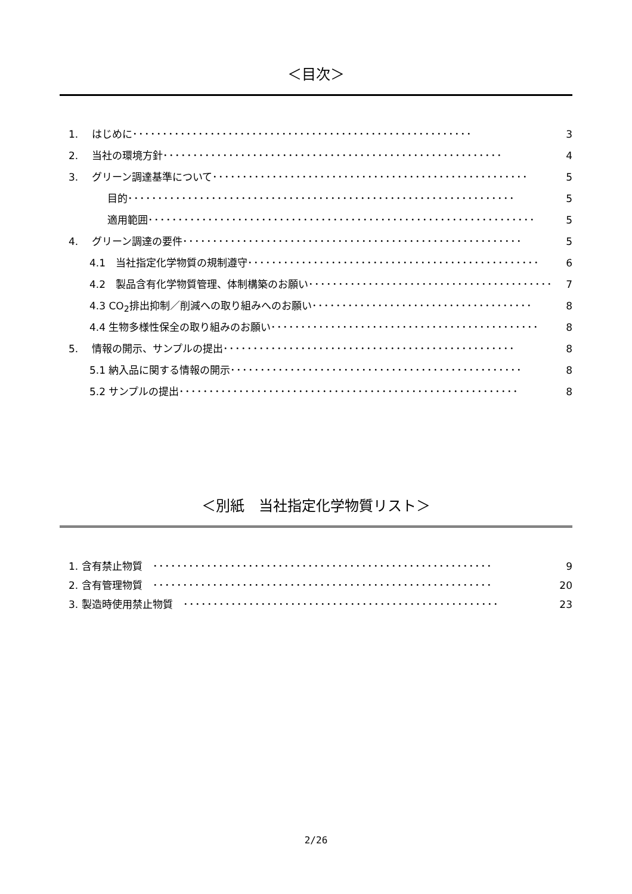＜目次＞
1.　 はじめに ･････････････････････････････････････････････････････････ 3
2.　 当社の環境方針 ･････････････････････････････････････････････････････････ 4
3.　 グリーン調達基準について ･････････････････････････････････････････････････････ 5
目的 ･････････････････････････････････････････････････････････････････ 5
適用範囲 ･････････････････････････････････････････････････････････････････ 5
4.　 グリーン調達の要件 ･････････････････････････････････････････････････････････ 5
4.1　当社指定化学物質の規制遵守 ･････････････････････････････････････････････････ 6
4.2　製品含有化学物質管理、体制構築のお願い ･････････････････････････････････････････ 7
4.3 CO<sub>2</sub>排出抑制／削減への取り組みへのお願い ･････････････････････････････････････ 8
4.4 生物多様性保全の取り組みのお願い ･････････････････････････････････････････････ 8
5.　 情報の開示、サンプルの提出 ･････････････････････････････････････････････････ 8
5.1 納入品に関する情報の開示 ･････････････････････････････････････････････････ 8
5.2 サンプルの提出 ･････････････････････････････････････････････････････････ 8
＜別紙　当社指定化学物質リスト＞
1. 含有禁止物質　･････････････････････････････････････････････････････････ 9
2. 含有管理物質　･････････････････････････････････････････････････････････ 20
3. 製造時使用禁止物質　･････････････････････････････････････････････････････ 23
2/26